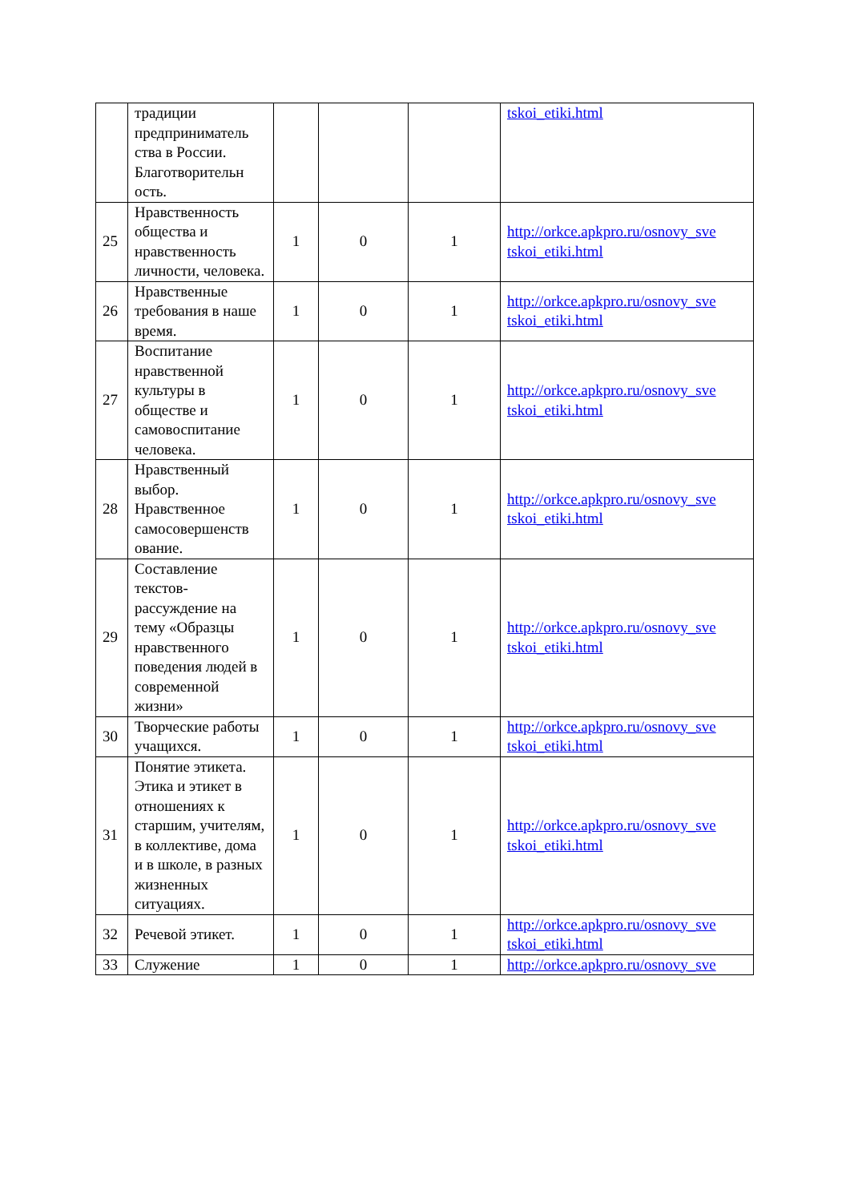| | традиции предприниматель ства в России. Благотворительн ость. | | | | tskoi_etiki.html |
| 25 | Нравственность общества и нравственность личности, человека. | 1 | 0 | 1 | http://orkce.apkpro.ru/osnovy_sve tskoi_etiki.html |
| 26 | Нравственные требования в наше время. | 1 | 0 | 1 | http://orkce.apkpro.ru/osnovy_sve tskoi_etiki.html |
| 27 | Воспитание нравственной культуры в обществе и самовоспитание человека. | 1 | 0 | 1 | http://orkce.apkpro.ru/osnovy_sve tskoi_etiki.html |
| 28 | Нравственный выбор. Нравственное самосовершенств ование. | 1 | 0 | 1 | http://orkce.apkpro.ru/osnovy_sve tskoi_etiki.html |
| 29 | Составление текстов-рассуждение на тему «Образцы нравственного поведения людей в современной жизни» | 1 | 0 | 1 | http://orkce.apkpro.ru/osnovy_sve tskoi_etiki.html |
| 30 | Творческие работы учащихся. | 1 | 0 | 1 | http://orkce.apkpro.ru/osnovy_sve tskoi_etiki.html |
| 31 | Понятие этикета. Этика и этикет в отношениях к старшим, учителям, в коллективе, дома и в школе, в разных жизненных ситуациях. | 1 | 0 | 1 | http://orkce.apkpro.ru/osnovy_sve tskoi_etiki.html |
| 32 | Речевой этикет. | 1 | 0 | 1 | http://orkce.apkpro.ru/osnovy_sve tskoi_etiki.html |
| 33 | Служение | 1 | 0 | 1 | http://orkce.apkpro.ru/osnovy_sve |